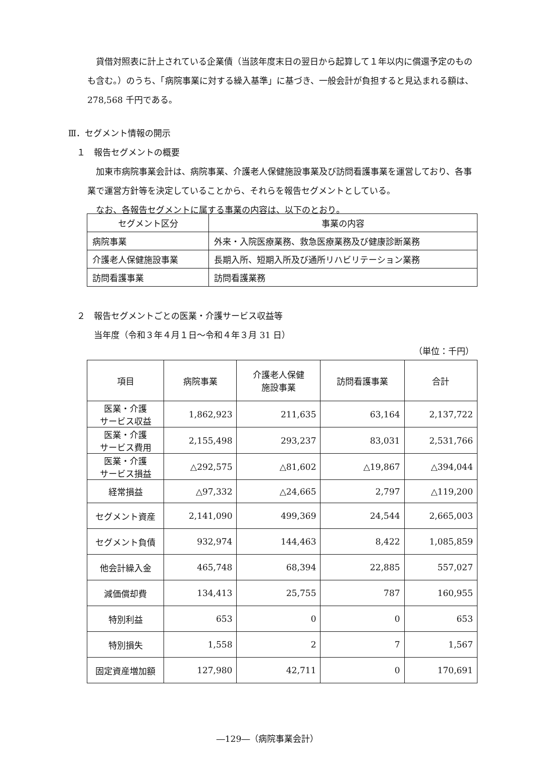貸借対照表に計上されている企業債（当該年度末日の翌日から起算して１年以内に償還予定のものも含む。）のうち、「病院事業に対する繰入基準」に基づき、一般会計が負担すると見込まれる額は、278,568 千円である。
Ⅲ．セグメント情報の開示
　１　報告セグメントの概要
　加東市病院事業会計は、病院事業、介護老人保健施設事業及び訪問看護事業を運営しており、各事業で運営方針等を決定していることから、それらを報告セグメントとしている。
　なお、各報告セグメントに属する事業の内容は、以下のとおり。
| セグメント区分 | 事業の内容 |
| --- | --- |
| 病院事業 | 外来・入院医療業務、救急医療業務及び健康診断業務 |
| 介護老人保健施設事業 | 長期入所、短期入所及び通所リハビリテーション業務 |
| 訪問看護事業 | 訪問看護業務 |
　２　報告セグメントごとの医業・介護サービス収益等
　　　当年度（令和３年４月１日～令和４年３月 31 日）
（単位：千円）
| 項目 | 病院事業 | 介護老人保健 施設事業 | 訪問看護事業 | 合計 |
| --- | --- | --- | --- | --- |
| 医業・介護 サービス収益 | 1,862,923 | 211,635 | 63,164 | 2,137,722 |
| 医業・介護 サービス費用 | 2,155,498 | 293,237 | 83,031 | 2,531,766 |
| 医業・介護 サービス損益 | △292,575 | △81,602 | △19,867 | △394,044 |
| 経常損益 | △97,332 | △24,665 | 2,797 | △119,200 |
| セグメント資産 | 2,141,090 | 499,369 | 24,544 | 2,665,003 |
| セグメント負債 | 932,974 | 144,463 | 8,422 | 1,085,859 |
| 他会計繰入金 | 465,748 | 68,394 | 22,885 | 557,027 |
| 減価償却費 | 134,413 | 25,755 | 787 | 160,955 |
| 特別利益 | 653 | 0 | 0 | 653 |
| 特別損失 | 1,558 | 2 | 7 | 1,567 |
| 固定資産増加額 | 127,980 | 42,711 | 0 | 170,691 |
―129―（病院事業会計）